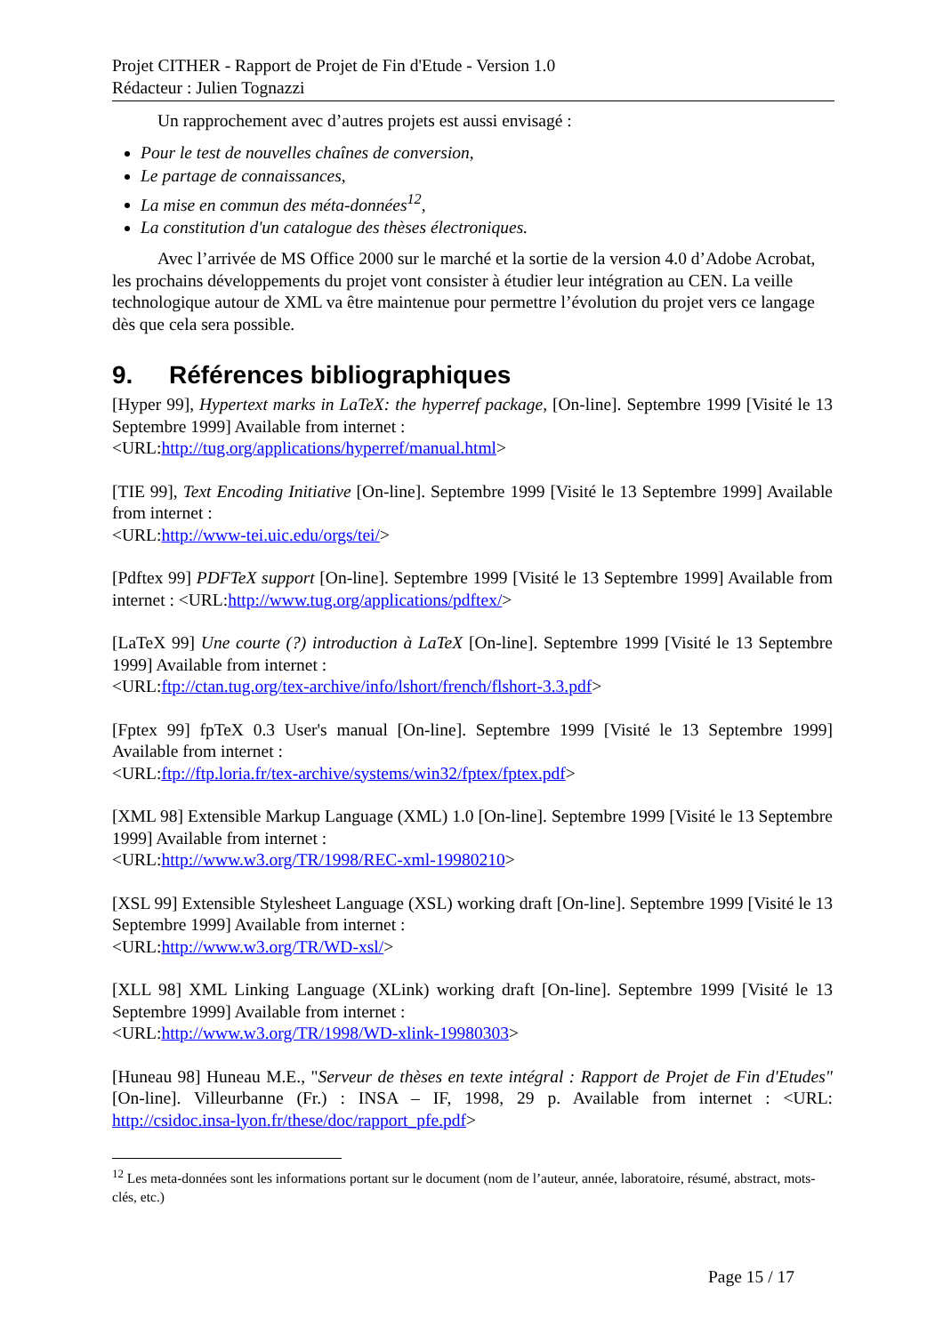Projet CITHER - Rapport de Projet de Fin d'Etude - Version 1.0
Rédacteur : Julien Tognazzi
Un rapprochement avec d’autres projets est aussi envisagé :
Pour le test de nouvelles chaînes de conversion,
Le partage de connaissances,
La mise en commun des méta-données<sup>12</sup>,
La constitution d'un catalogue des thèses électroniques.
Avec l’arrivée de MS Office 2000 sur le marché et la sortie de la version 4.0 d’Adobe Acrobat, les prochains développements du projet vont consister à étudier leur intégration au CEN. La veille technologique autour de XML va être maintenue pour permettre l’évolution du projet vers ce langage dès que cela sera possible.
9. Références bibliographiques
[Hyper 99], Hypertext marks in LaTeX: the hyperref package, [On-line]. Septembre 1999 [Visité le 13 Septembre 1999] Available from internet :
<URL:http://tug.org/applications/hyperref/manual.html>
[TIE 99], Text Encoding Initiative [On-line]. Septembre 1999 [Visité le 13 Septembre 1999] Available from internet :
<URL:http://www-tei.uic.edu/orgs/tei/>
[Pdftex 99] PDFTeX support [On-line]. Septembre 1999 [Visité le 13 Septembre 1999] Available from internet : <URL:http://www.tug.org/applications/pdftex/>
[LaTeX 99] Une courte (?) introduction à LaTeX [On-line]. Septembre 1999 [Visité le 13 Septembre 1999] Available from internet :
<URL:ftp://ctan.tug.org/tex-archive/info/lshort/french/flshort-3.3.pdf>
[Fptex 99] fpTeX 0.3 User's manual [On-line]. Septembre 1999 [Visité le 13 Septembre 1999] Available from internet :
<URL:ftp://ftp.loria.fr/tex-archive/systems/win32/fptex/fptex.pdf>
[XML 98] Extensible Markup Language (XML) 1.0 [On-line]. Septembre 1999 [Visité le 13 Septembre 1999] Available from internet :
<URL:http://www.w3.org/TR/1998/REC-xml-19980210>
[XSL 99] Extensible Stylesheet Language (XSL) working draft [On-line]. Septembre 1999 [Visité le 13 Septembre 1999] Available from internet :
<URL:http://www.w3.org/TR/WD-xsl/>
[XLL 98] XML Linking Language (XLink) working draft [On-line]. Septembre 1999 [Visité le 13 Septembre 1999] Available from internet :
<URL:http://www.w3.org/TR/1998/WD-xlink-19980303>
[Huneau 98] Huneau M.E., "Serveur de thèses en texte intégral : Rapport de Projet de Fin d'Etudes" [On-line]. Villeurbanne (Fr.) : INSA – IF, 1998, 29 p. Available from internet : <URL: http://csidoc.insa-lyon.fr/these/doc/rapport_pfe.pdf>
<sup>12</sup> Les meta-données sont les informations portant sur le document (nom de l’auteur, année, laboratoire, résumé, abstract, mots-clés, etc.)
Page 15 / 17